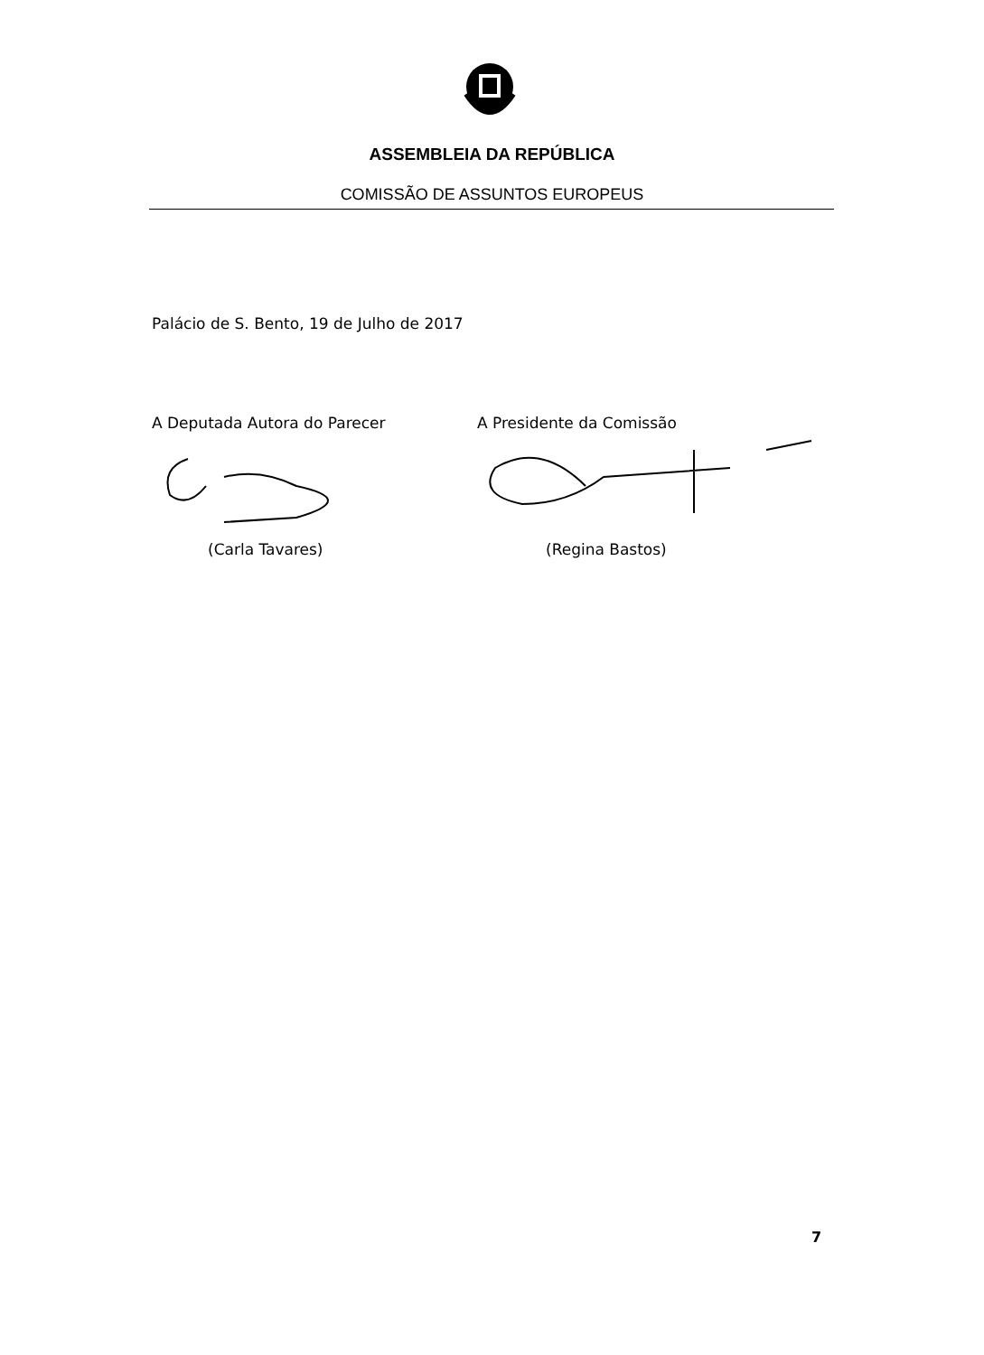ASSEMBLEIA DA REPÚBLICA
COMISSÃO DE ASSUNTOS EUROPEUS
Palácio de S. Bento, 19 de Julho de 2017
A Deputada Autora do Parecer
(Carla Tavares)
A Presidente da Comissão
(Regina Bastos)
7